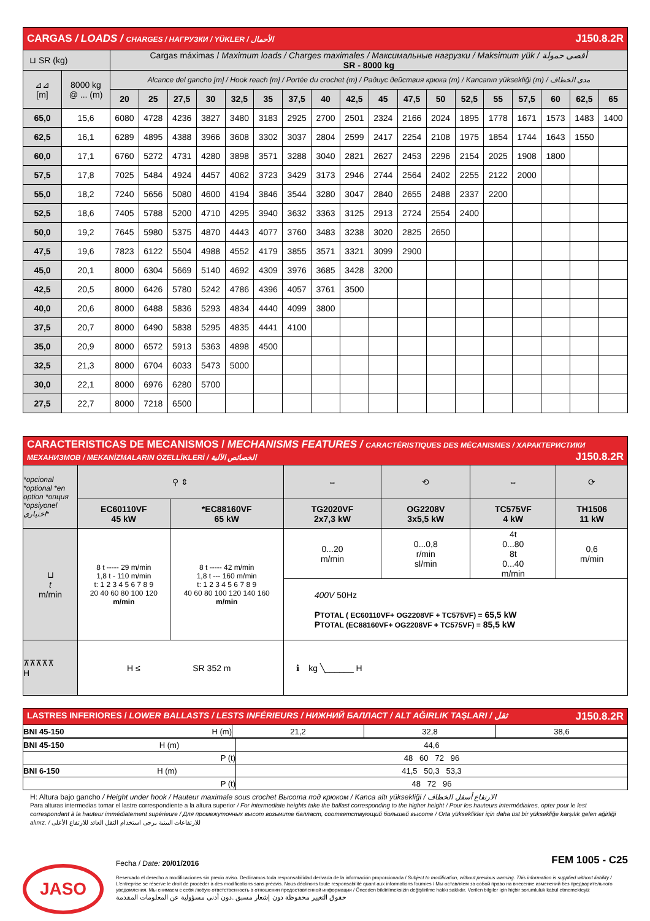| CARGAS / LOADS / CHARGES / НАГРУЗКИ / YÜKLER / الأحمال J150.8.2R | | | | | | | | | | | | | | | | | | | |
| ⊔ SR (kg) | | Cargas máximas / Maximum loads / Charges maximales / Максимальные нагрузки / Maksimum yük / أقصى حمولة SR - 8000 kg | | | | | | | | | | | | | | | | | |
| ⊿⊿ [m] | 8000 kg @ ... (m) | Alcance del gancho [m] / Hook reach [m] / Portée du crochet (m) / Радиус действия крюка (m) / Kancanın yüksekliği (m) / مدى الخطاف | | | | | | | | | | | | | | | | | |
| | | 20 | 25 | 27,5 | 30 | 32,5 | 35 | 37,5 | 40 | 42,5 | 45 | 47,5 | 50 | 52,5 | 55 | 57,5 | 60 | 62,5 | 65 |
| 65,0 | 15,6 | 6080 | 4728 | 4236 | 3827 | 3480 | 3183 | 2925 | 2700 | 2501 | 2324 | 2166 | 2024 | 1895 | 1778 | 1671 | 1573 | 1483 | 1400 |
| 62,5 | 16,1 | 6289 | 4895 | 4388 | 3966 | 3608 | 3302 | 3037 | 2804 | 2599 | 2417 | 2254 | 2108 | 1975 | 1854 | 1744 | 1643 | 1550 | |
| 60,0 | 17,1 | 6760 | 5272 | 4731 | 4280 | 3898 | 3571 | 3288 | 3040 | 2821 | 2627 | 2453 | 2296 | 2154 | 2025 | 1908 | 1800 | | |
| 57,5 | 17,8 | 7025 | 5484 | 4924 | 4457 | 4062 | 3723 | 3429 | 3173 | 2946 | 2744 | 2564 | 2402 | 2255 | 2122 | 2000 | | | |
| 55,0 | 18,2 | 7240 | 5656 | 5080 | 4600 | 4194 | 3846 | 3544 | 3280 | 3047 | 2840 | 2655 | 2488 | 2337 | 2200 | | | | |
| 52,5 | 18,6 | 7405 | 5788 | 5200 | 4710 | 4295 | 3940 | 3632 | 3363 | 3125 | 2913 | 2724 | 2554 | 2400 | | | | | |
| 50,0 | 19,2 | 7645 | 5980 | 5375 | 4870 | 4443 | 4077 | 3760 | 3483 | 3238 | 3020 | 2825 | 2650 | | | | | | |
| 47,5 | 19,6 | 7823 | 6122 | 5504 | 4988 | 4552 | 4179 | 3855 | 3571 | 3321 | 3099 | 2900 | | | | | | | |
| 45,0 | 20,1 | 8000 | 6304 | 5669 | 5140 | 4692 | 4309 | 3976 | 3685 | 3428 | 3200 | | | | | | | | |
| 42,5 | 20,5 | 8000 | 6426 | 5780 | 5242 | 4786 | 4396 | 4057 | 3761 | 3500 | | | | | | | | | |
| 40,0 | 20,6 | 8000 | 6488 | 5836 | 5293 | 4834 | 4440 | 4099 | 3800 | | | | | | | | | | |
| 37,5 | 20,7 | 8000 | 6490 | 5838 | 5295 | 4835 | 4441 | 4100 | | | | | | | | | | | |
| 35,0 | 20,9 | 8000 | 6572 | 5913 | 5363 | 4898 | 4500 | | | | | | | | | | | | |
| 32,5 | 21,3 | 8000 | 6704 | 6033 | 5473 | 5000 | | | | | | | | | | | | | |
| 30,0 | 22,1 | 8000 | 6976 | 6280 | 5700 | | | | | | | | | | | | | | |
| 27,5 | 22,7 | 8000 | 7218 | 6500 | | | | | | | | | | | | | | | |
| CARACTERISTICAS DE MECANISMOS / MECHANISMS FEATURES / CARACTÉRISTIQUES DES MÉCANISMES / ХАРАКТЕРИСТИКИ МЕХАНИЗМОВ / MEKANİZMALARIN ÖZELLİKLERİ / الخصائص الآلية J150.8.2R | | | | | | |
| *opcional *optional *en option *опция *opsiyonel اختياري* | ⚲ ⇕ | | ⇔ | ⟲ | ⇔ | ⟳ |
| | EC60110VF 45 kW | *EC88160VF 65 kW | TG2020VF 2x7,3 kW | OG2208V 3x5,5 kW | TC575VF 4 kW | TH1506 11 kW |
| ⊔ t m/min | 8 t ----- 29 m/min 1,8 t - 110 m/min t: 1 2 3 4 5 6 7 8 9 20 40 60 80 100 120 m/min | 8 t ----- 42 m/min 1,8 t --- 160 m/min t: 1 2 3 4 5 6 7 8 9 40 60 80 100 120 140 160 m/min | 0...20 m/min | 0...0,8 r/min sl/min | 4t 0...80 8t 0...40 m/min | 0,6 m/min |
| | | | 400V 50Hz P TOTAL ( EC60110VF+ OG2208VF + TC575VF) = 65,5 kW P TOTAL (EC88160VF+ OG2208VF + TC575VF) = 85,5 kW | | | |
| ⊼⊼⊼⊼⊼ H | H ≤ SR 352 m | | ℹ kg ╲______ H | | | |
| LASTRES INFERIORES / LOWER BALLASTS / LESTS INFÉRIEURS / НИЖНИЙ БАЛЛАСТ / ALT AĞIRLIK TAŞLARI / ثقل J150.8.2R | | | | |
| BNI 45-150 | H (m) | 21,2 | 32,8 | 38,6 |
| BNI 45-150 H (m) | 44,6 |
| P (t) | 48 60 72 96 |
| BNI 6-150 H (m) | 41,5 50,3 53,3 |
| P (t) | 48 72 96 |
H: Altura bajo gancho / Height under hook / Hauteur maximale sous crochet Высота под крюком / Kanca altı yüksekliği / الارتفاع أسفل الخطاف
Para alturas intermedias tomar el lastre correspondiente a la altura superior / For intermediate heights take the ballast corresponding to the higher height / Pour les hauteurs intermédiaires, opter pour le lest correspondant à la hauteur immédiatement supérieure / Для промежуточных высот возьмите балласт, соответствующий большей высоте / Orta yükseklikler için daha üst bir yüksekliğe karşılık gelen ağirliği alınız. / للارتفاعات البينية يرجى استخدام الثقل العائد للارتفاع الأعلى
JASO
Fecha / Date: 20/01/2016 FEM 1005 - C25
Reservado el derecho a modificaciones sin previo aviso. Declinamos toda responsabilidad derivada de la información proporcionada / Subject to modification, without previous warning. This information is supplied without liability / L'entreprise se réserve le droit de procéder à des modifications sans préavis. Nous déclinons toute responsabilité quant aux informations fournies / Мы оставляем за собой право на внесение изменений без предварительного уведомления. Мы снимаем с себя любую ответственность в отношении предоставленной информации / Önceden bildirilmeksizin değiştirilme hakkı saklıdır. Verilen bilgiler için hiçbir sorumluluk kabul etmemekteyiz
حقوق التغيير محفوظة دون إشعار مسبق .دون أدنى مسؤولية عن المعلومات المقدمة